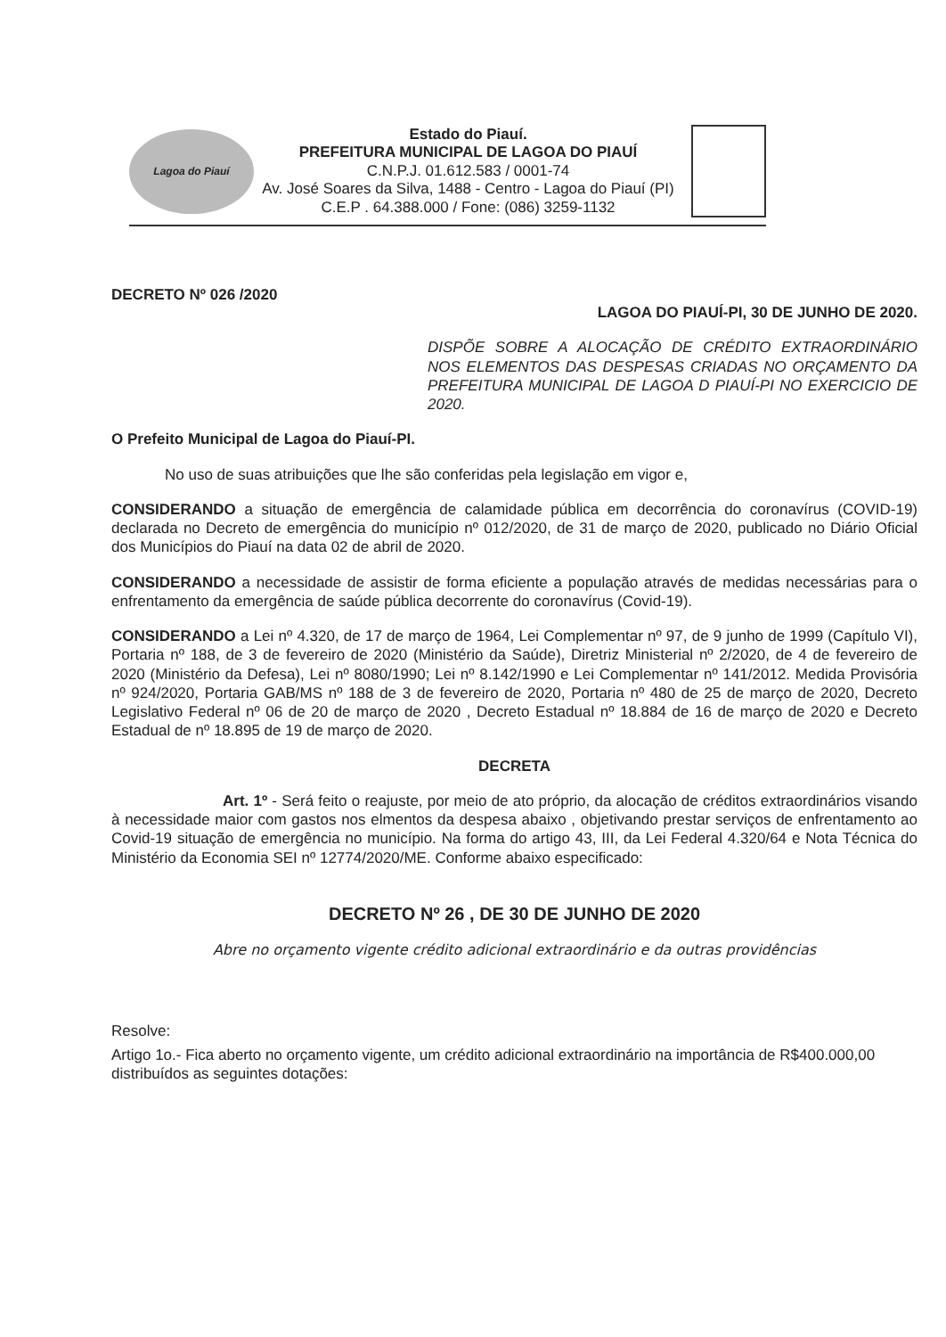Lagoa do Piauí
Estado do Piauí.
PREFEITURA MUNICIPAL DE LAGOA DO PIAUÍ
C.N.P.J. 01.612.583 / 0001-74
Av. José Soares da Silva, 1488 - Centro - Lagoa do Piauí (PI)
C.E.P . 64.388.000 / Fone: (086) 3259-1132
DECRETO Nº 026 /2020 LAGOA DO PIAUÍ-PI, 30 DE JUNHO DE 2020.
DISPÕE SOBRE A ALOCAÇÃO DE CRÉDITO EXTRAORDINÁRIO NOS ELEMENTOS DAS DESPESAS CRIADAS NO ORÇAMENTO DA PREFEITURA MUNICIPAL DE LAGOA D PIAUÍ-PI NO EXERCICIO DE 2020.
O Prefeito Municipal de Lagoa do Piauí-PI.
No uso de suas atribuições que lhe são conferidas pela legislação em vigor e,
CONSIDERANDO a situação de emergência de calamidade pública em decorrência do coronavírus (COVID-19) declarada no Decreto de emergência do município nº 012/2020, de 31 de março de 2020, publicado no Diário Oficial dos Municípios do Piauí na data 02 de abril de 2020.
CONSIDERANDO a necessidade de assistir de forma eficiente a população através de medidas necessárias para o enfrentamento da emergência de saúde pública decorrente do coronavírus (Covid-19).
CONSIDERANDO a Lei nº 4.320, de 17 de março de 1964, Lei Complementar nº 97, de 9 junho de 1999 (Capítulo VI), Portaria nº 188, de 3 de fevereiro de 2020 (Ministério da Saúde), Diretriz Ministerial nº 2/2020, de 4 de fevereiro de 2020 (Ministério da Defesa), Lei nº 8080/1990; Lei nº 8.142/1990 e Lei Complementar nº 141/2012. Medida Provisória nº 924/2020, Portaria GAB/MS nº 188 de 3 de fevereiro de 2020, Portaria nº 480 de 25 de março de 2020, Decreto Legislativo Federal nº 06 de 20 de março de 2020 , Decreto Estadual nº 18.884 de 16 de março de 2020 e Decreto Estadual de nº 18.895 de 19 de março de 2020.
DECRETA
Art. 1º - Será feito o reajuste, por meio de ato próprio, da alocação de créditos extraordinários visando à necessidade maior com gastos nos elmentos da despesa abaixo , objetivando prestar serviços de enfrentamento ao Covid-19 situação de emergência no município. Na forma do artigo 43, III, da Lei Federal 4.320/64 e Nota Técnica do Ministério da Economia SEI nº 12774/2020/ME. Conforme abaixo especificado:
DECRETO Nº 26 , DE 30 DE JUNHO DE 2020
Abre no orçamento vigente crédito adicional extraordinário e da outras providências
Resolve:
Artigo 1o.- Fica aberto no orçamento vigente, um crédito adicional extraordinário na importância de R$400.000,00 distribuídos as seguintes dotações: